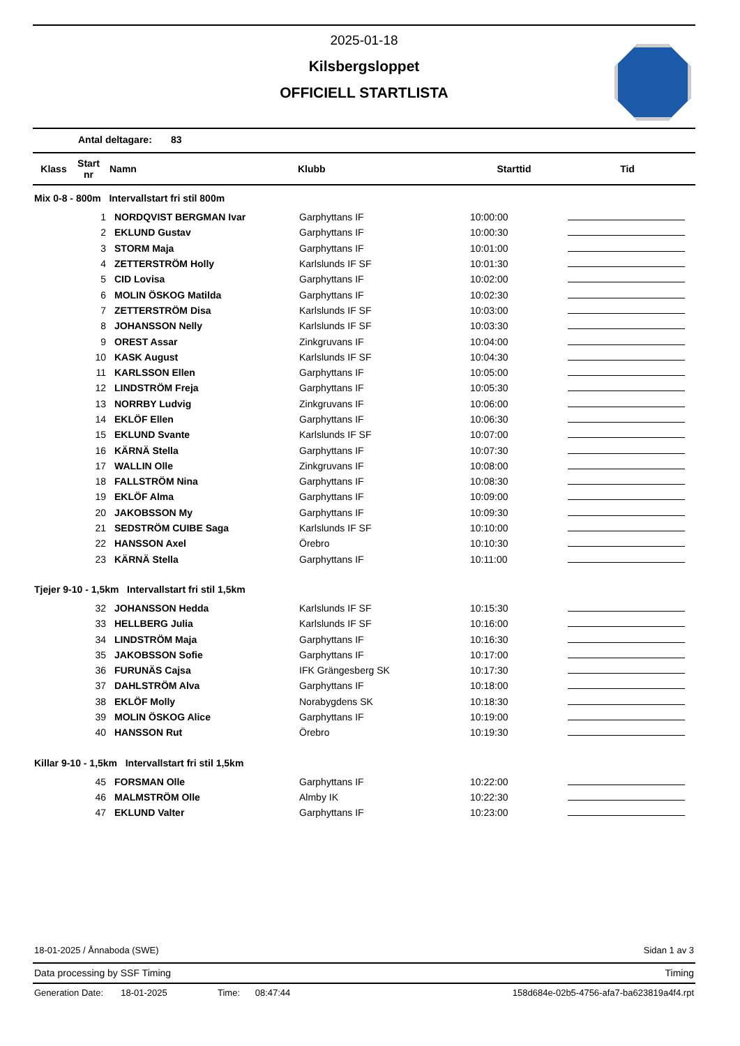2025-01-18
Kilsbergsloppet
OFFICIELL STARTLISTA
Antal deltagare: 83
| Klass | Start nr | Namn | Klubb | Starttid | Tid |
| --- | --- | --- | --- | --- | --- |
Mix 0-8 - 800m Intervallstart fri stil 800m
| 1 | NORDQVIST BERGMAN Ivar | Garphyttans IF | 10:00:00 | |
| 2 | EKLUND Gustav | Garphyttans IF | 10:00:30 | |
| 3 | STORM Maja | Garphyttans IF | 10:01:00 | |
| 4 | ZETTERSTRÖM Holly | Karlslunds IF SF | 10:01:30 | |
| 5 | CID Lovisa | Garphyttans IF | 10:02:00 | |
| 6 | MOLIN ÖSKOG Matilda | Garphyttans IF | 10:02:30 | |
| 7 | ZETTERSTRÖM Disa | Karlslunds IF SF | 10:03:00 | |
| 8 | JOHANSSON Nelly | Karlslunds IF SF | 10:03:30 | |
| 9 | OREST Assar | Zinkgruvans IF | 10:04:00 | |
| 10 | KASK August | Karlslunds IF SF | 10:04:30 | |
| 11 | KARLSSON Ellen | Garphyttans IF | 10:05:00 | |
| 12 | LINDSTRÖM Freja | Garphyttans IF | 10:05:30 | |
| 13 | NORRBY Ludvig | Zinkgruvans IF | 10:06:00 | |
| 14 | EKLÖF Ellen | Garphyttans IF | 10:06:30 | |
| 15 | EKLUND Svante | Karlslunds IF SF | 10:07:00 | |
| 16 | KÄRNÄ Stella | Garphyttans IF | 10:07:30 | |
| 17 | WALLIN Olle | Zinkgruvans IF | 10:08:00 | |
| 18 | FALLSTRÖM Nina | Garphyttans IF | 10:08:30 | |
| 19 | EKLÖF Alma | Garphyttans IF | 10:09:00 | |
| 20 | JAKOBSSON My | Garphyttans IF | 10:09:30 | |
| 21 | SEDSTRÖM CUIBE Saga | Karlslunds IF SF | 10:10:00 | |
| 22 | HANSSON Axel | Örebro | 10:10:30 | |
| 23 | KÄRNÄ Stella | Garphyttans IF | 10:11:00 | |
Tjejer 9-10 - 1,5km Intervallstart fri stil 1,5km
| 32 | JOHANSSON Hedda | Karlslunds IF SF | 10:15:30 | |
| 33 | HELLBERG Julia | Karlslunds IF SF | 10:16:00 | |
| 34 | LINDSTRÖM Maja | Garphyttans IF | 10:16:30 | |
| 35 | JAKOBSSON Sofie | Garphyttans IF | 10:17:00 | |
| 36 | FURUNÄS Cajsa | IFK Grängesberg SK | 10:17:30 | |
| 37 | DAHLSTRÖM Alva | Garphyttans IF | 10:18:00 | |
| 38 | EKLÖF Molly | Norabygdens SK | 10:18:30 | |
| 39 | MOLIN ÖSKOG Alice | Garphyttans IF | 10:19:00 | |
| 40 | HANSSON Rut | Örebro | 10:19:30 | |
Killar 9-10 - 1,5km Intervallstart fri stil 1,5km
| 45 | FORSMAN Olle | Garphyttans IF | 10:22:00 | |
| 46 | MALMSTRÖM Olle | Almby IK | 10:22:30 | |
| 47 | EKLUND Valter | Garphyttans IF | 10:23:00 | |
18-01-2025 / Ånnaboda (SWE) Sidan 1 av 3
Data processing by SSF Timing Timing
Generation Date: 18-01-2025 Time: 08:47:44 158d684e-02b5-4756-afa7-ba623819a4f4.rpt